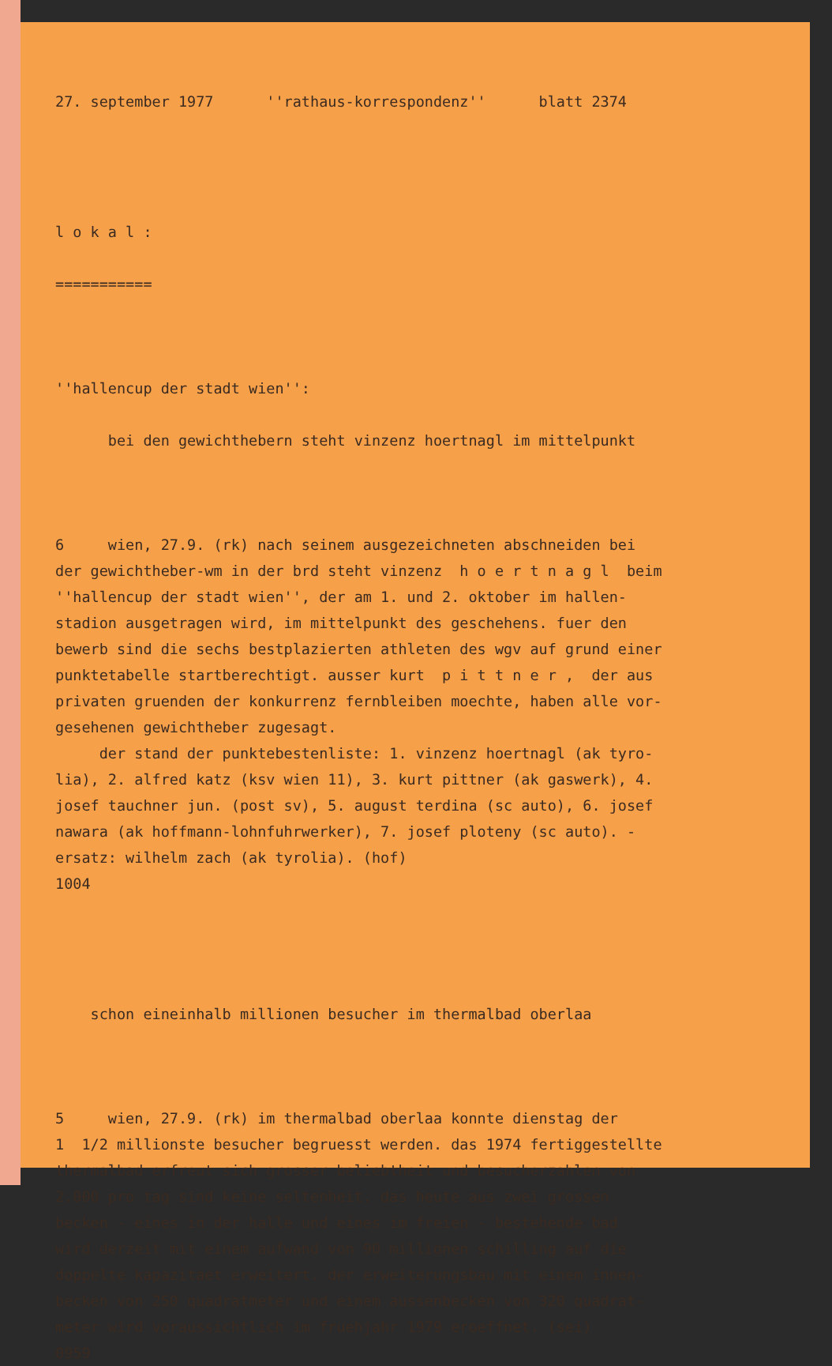27. september 1977 ''rathaus-korrespondenz'' blatt 2374
l o k a l :
===========
''hallencup der stadt wien'':
bei den gewichthebern steht vinzenz hoertnagl im mittelpunkt
6 wien, 27.9. (rk) nach seinem ausgezeichneten abschneiden bei der gewichtheber-wm in der brd steht vinzenz h o e r t n a g l beim ''hallencup der stadt wien'', der am 1. und 2. oktober im hallen- stadion ausgetragen wird, im mittelpunkt des geschehens. fuer den bewerb sind die sechs bestplazierten athleten des wgv auf grund einer punktetabelle startberechtigt. ausser kurt p i t t n e r , der aus privaten gruenden der konkurrenz fernbleiben moechte, haben alle vor- gesehenen gewichtheber zugesagt. der stand der punktebestenliste: 1. vinzenz hoertnagl (ak tyro- lia), 2. alfred katz (ksv wien 11), 3. kurt pittner (ak gaswerk), 4. josef tauchner jun. (post sv), 5. august terdina (sc auto), 6. josef nawara (ak hoffmann-lohnfuhrwerker), 7. josef ploteny (sc auto). - ersatz: wilhelm zach (ak tyrolia). (hof) 1004
schon eineinhalb millionen besucher im thermalbad oberlaa
5 wien, 27.9. (rk) im thermalbad oberlaa konnte dienstag der 1 1/2 millionste besucher begruesst werden. das 1974 fertiggestellte thermalbad erfreut sich grosser beliebtheit und besucherzahlen von 2.000 pro tag sind keine seltenheit. das heute aus zwei grossen becken - eines in der halle und eines im freien - bestehende bad wird derzeit mit einem aufwand von 90 millionen schilling auf die doppelte kapazitaet erweitert. der erweiterungsbau mit einem innen- becken von 250 quadratmeter und einem aussenbecken von 320 quadrat- meter wird voraussichtlich im fruehjahr 1979 eroeffnet. (sei) 0959